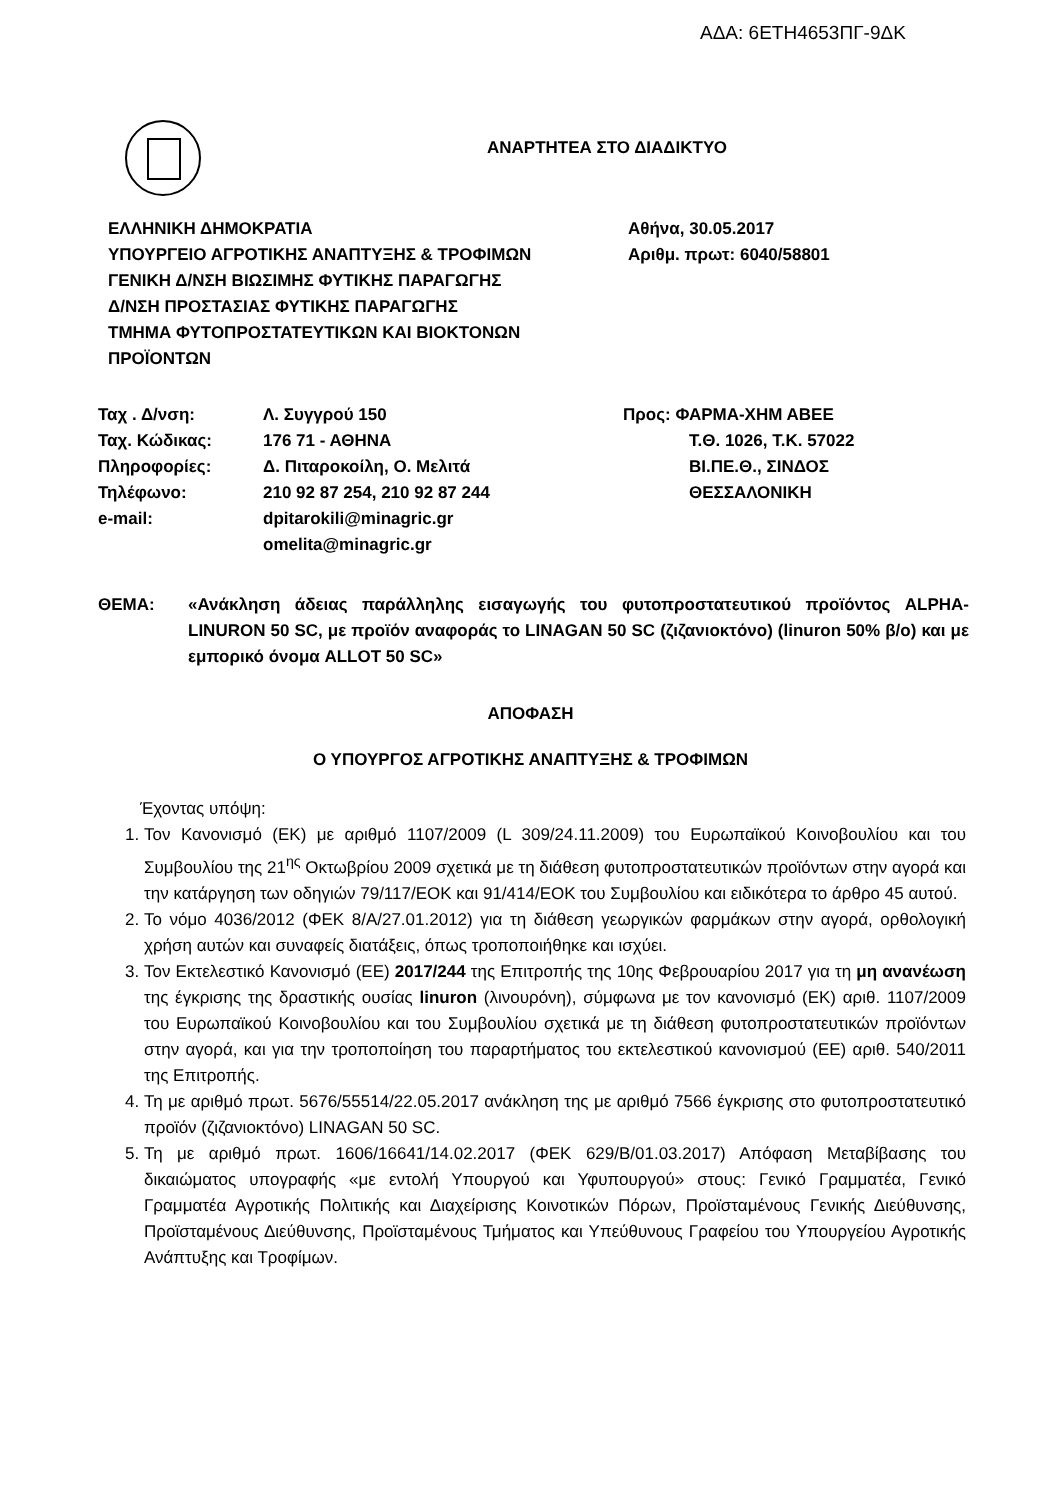ΑΔΑ: 6ΕΤΗ4653ΠΓ-9ΔΚ
ΑΝΑΡΤΗΤΕΑ ΣΤΟ ΔΙΑΔΙΚΤΥΟ
ΕΛΛΗΝΙΚΗ ΔΗΜΟΚΡΑΤΙΑ
ΥΠΟΥΡΓΕΙΟ ΑΓΡΟΤΙΚΗΣ ΑΝΑΠΤΥΞΗΣ & ΤΡΟΦΙΜΩΝ
ΓΕΝΙΚΗ Δ/ΝΣΗ ΒΙΩΣΙΜΗΣ ΦΥΤΙΚΗΣ ΠΑΡΑΓΩΓΗΣ
Δ/ΝΣΗ ΠΡΟΣΤΑΣΙΑΣ ΦΥΤΙΚΗΣ ΠΑΡΑΓΩΓΗΣ
ΤΜΗΜΑ ΦΥΤΟΠΡΟΣΤΑΤΕΥΤΙΚΩΝ ΚΑΙ ΒΙΟΚΤΟΝΩΝ
ΠΡΟΪΟΝΤΩΝ
Αθήνα, 30.05.2017
Αριθμ. πρωτ: 6040/58801
| Ταχ . Δ/νση: | Λ. Συγγρού 150 |
| Ταχ. Κώδικας: | 176 71 - ΑΘΗΝΑ |
| Πληροφορίες: | Δ. Πιταροκοίλη, Ο. Μελιτά |
| Τηλέφωνο: | 210 92 87 254, 210 92 87 244 |
| e-mail: | dpitarokili@minagric.gr omelita@minagric.gr |
Προς: ΦΑΡΜΑ-ΧΗΜ ΑΒΕΕ
Τ.Θ. 1026, Τ.Κ. 57022
ΒΙ.ΠΕ.Θ., ΣΙΝΔΟΣ
ΘΕΣΣΑΛΟΝΙΚΗ
ΘΕΜΑ: «Ανάκληση άδειας παράλληλης εισαγωγής του φυτοπροστατευτικού προϊόντος ALPHA-LINURON 50 SC, με προϊόν αναφοράς το LINAGAN 50 SC (ζιζανιοκτόνο) (linuron 50% β/ο) και με εμπορικό όνομα ALLOT 50 SC»
ΑΠΟΦΑΣΗ
Ο ΥΠΟΥΡΓΟΣ ΑΓΡΟΤΙΚΗΣ ΑΝΑΠΤΥΞΗΣ & ΤΡΟΦΙΜΩΝ
Έχοντας υπόψη:
1. Τον Κανονισμό (ΕΚ) με αριθμό 1107/2009 (L 309/24.11.2009) του Ευρωπαϊκού Κοινοβουλίου και του Συμβουλίου της 21<sup>ης</sup> Οκτωβρίου 2009 σχετικά με τη διάθεση φυτοπροστατευτικών προϊόντων στην αγορά και την κατάργηση των οδηγιών 79/117/ΕΟΚ και 91/414/ΕΟΚ του Συμβουλίου και ειδικότερα το άρθρο 45 αυτού.
2. Το νόμο 4036/2012 (ΦΕΚ 8/Α/27.01.2012) για τη διάθεση γεωργικών φαρμάκων στην αγορά, ορθολογική χρήση αυτών και συναφείς διατάξεις, όπως τροποποιήθηκε και ισχύει.
3. Τον Εκτελεστικό Κανονισμό (ΕΕ) 2017/244 της Επιτροπής της 10ης Φεβρουαρίου 2017 για τη μη ανανέωση της έγκρισης της δραστικής ουσίας linuron (λινουρόνη), σύμφωνα με τον κανονισμό (ΕΚ) αριθ. 1107/2009 του Ευρωπαϊκού Κοινοβουλίου και του Συμβουλίου σχετικά με τη διάθεση φυτοπροστατευτικών προϊόντων στην αγορά, και για την τροποποίηση του παραρτήματος του εκτελεστικού κανονισμού (ΕΕ) αριθ. 540/2011 της Επιτροπής.
4. Τη με αριθμό πρωτ. 5676/55514/22.05.2017 ανάκληση της με αριθμό 7566 έγκρισης στο φυτοπροστατευτικό προϊόν (ζιζανιοκτόνο) LINAGAN 50 SC.
5. Τη με αριθμό πρωτ. 1606/16641/14.02.2017 (ΦΕΚ 629/Β/01.03.2017) Απόφαση Μεταβίβασης του δικαιώματος υπογραφής «με εντολή Υπουργού και Υφυπουργού» στους: Γενικό Γραμματέα, Γενικό Γραμματέα Αγροτικής Πολιτικής και Διαχείρισης Κοινοτικών Πόρων, Προϊσταμένους Γενικής Διεύθυνσης, Προϊσταμένους Διεύθυνσης, Προϊσταμένους Τμήματος και Υπεύθυνους Γραφείου του Υπουργείου Αγροτικής Ανάπτυξης και Τροφίμων.